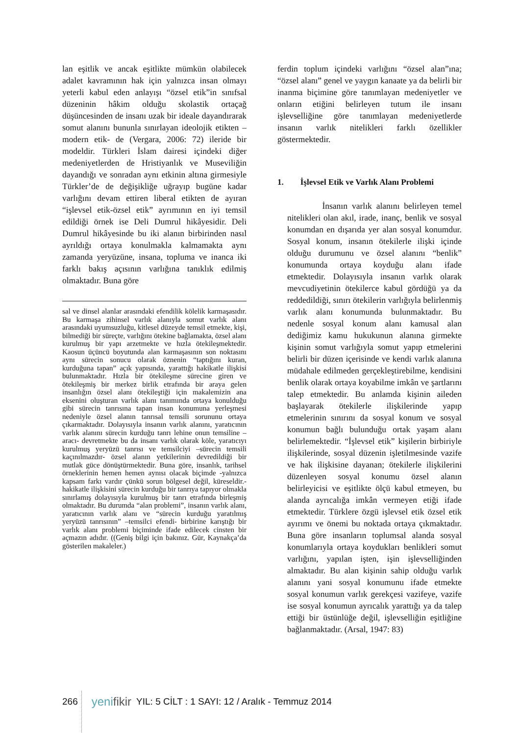lan eşitlik ve ancak eşitlikte mümkün olabilecek adalet kavramının hak için yalnızca insan olmayı yeterli kabul eden anlayışı “özsel etik”in sınıfsal düzeninin hâkim olduğu skolastik ortaçağ düşüncesinden de insanı uzak bir ideale dayandırarak somut alanını bununla sınırlayan ideolojik etikten –modern etik- de (Vergara, 2006: 72) ileride bir modeldir. Türkleri İslam dairesi içindeki diğer medeniyetlerden de Hristiyanlık ve Museviliğin dayandığı ve sonradan aynı etkinin altına girmesiyle Türkler’de de değişikliğe uğrayıp bugüne kadar varlığını devam ettiren liberal etikten de ayıran “işlevsel etik-özsel etik” ayrımının en iyi temsil edildiği örnek ise Deli Dumrul hikâyesidir. Deli Dumrul hikâyesinde bu iki alanın birbirinden nasıl ayrıldığı ortaya konulmakla kalmamakta aynı zamanda yeryüzüne, insana, topluma ve inanca iki farklı bakış açısının varlığına tanıklık edilmiş olmaktadır. Buna göre
sal ve dinsel alanlar arasındaki efendilik kölelik karmaşasıdır. Bu karmaşa zihinsel varlık alanıyla somut varlık alanı arasındaki uyumsuzluğu, kitlesel düzeyde temsil etmekte, kişi, bilmediği bir süreçte, varlığını ötekine bağlamakta, özsel alanı kurulmuş bir yapı arzetmekte ve hızla ötekileşmektedir. Kaosun üçüncü boyutunda alan karmaşasının son noktasını aynı sürecin sonucu olarak öznenin “taptığını kuran, kurduğuna tapan” açık yapısında, yarattığı hakikatle ilişkisi bulunmaktadır. Hızla bir ötekileşme sürecine giren ve ötekileşmiş bir merkez birlik etrafında bir araya gelen insanlığın özsel alanı ötekileştiği için makalemizin ana eksenini oluşturan varlık alanı tanımında ortaya konulduğu gibi sürecin tanrısına tapan insan konumuna yerleşmesi nedeniyle özsel alanın tanrısal temsili sorununu ortaya çıkarmaktadır. Dolayısıyla insanın varlık alanını, yaratıcının varlık alanını sürecin kurduğu tanrı lehine onun temsiline –aracı- devretmekte bu da insanı varlık olarak köle, yaratıcıyı kurulmuş yeryüzü tanrısı ve temsilciyi –sürecin temsili kaçınılmazdır- özsel alanın yetkilerinin devredildiği bir mutlak güce dönüştürmektedir. Buna göre, insanlık, tarihsel örneklerinin hemen hemen aynısı olacak biçimde -yalnızca kapsam farkı vardır çünkü sorun bölgesel değil, küreseldir.- hakikatle ilişkisini sürecin kurduğu bir tanrıya tapıyor olmakla sınırlamış dolayısıyla kurulmuş bir tanrı etrafında birleşmiş olmaktadır. Bu durumda “alan problemi”, insanın varlık alanı, yaratıcının varlık alanı ve “sürecin kurduğu yaratılmış yeryüzü tanrısının” –temsilci efendi- birbirine karıştığı bir varlık alanı problemi biçiminde ifade edilecek cinsten bir açmazın adıdır. ((Geniş bilgi için bakınız. Gür, Kaynakça’da gösterilen makaleler.)
ferdin toplum içindeki varlığını “özsel alan”ına; “özsel alanı” genel ve yaygın kanaate ya da belirli bir inanma biçimine göre tanımlayan medeniyetler ve onların etiğini belirleyen tutum ile insanı işlevselliğine göre tanımlayan medeniyetlerde insanın varlık nitelikleri farklı özellikler göstermektedir.
1. İşlevsel Etik ve Varlık Alanı Problemi
İnsanın varlık alanını belirleyen temel nitelikleri olan akıl, irade, inanç, benlik ve sosyal konumdan en dışarıda yer alan sosyal konumdur. Sosyal konum, insanın ötekilerle ilişki içinde olduğu durumunu ve özsel alanını “benlik” konumunda ortaya koyduğu alanı ifade etmektedir. Dolayısıyla insanın varlık olarak mevcudiyetinin ötekilerce kabul gördüğü ya da reddedildiği, sınırı ötekilerin varlığıyla belirlenmiş varlık alanı konumunda bulunmaktadır. Bu nedenle sosyal konum alanı kamusal alan dediğimiz kamu hukukunun alanına girmekte kişinin somut varlığıyla somut yapıp etmelerini belirli bir düzen içerisinde ve kendi varlık alanına müdahale edilmeden gerçekleştirebilme, kendisini benlik olarak ortaya koyabilme imkân ve şartlarını talep etmektedir. Bu anlamda kişinin aileden başlayarak ötekilerle ilişkilerinde yapıp etmelerinin sınırını da sosyal konum ve sosyal konumun bağlı bulunduğu ortak yaşam alanı belirlemektedir. “İşlevsel etik” kişilerin birbiriyle ilişkilerinde, sosyal düzenin işletilmesinde vazife ve hak ilişkisine dayanan; ötekilerle ilişkilerini düzenleyen sosyal konumu özsel alanın belirleyicisi ve eşitlikte ölçü kabul etmeyen, bu alanda ayrıcalığa imkân vermeyen etiği ifade etmektedir. Türklere özgü işlevsel etik özsel etik ayırımı ve önemi bu noktada ortaya çıkmaktadır. Buna göre insanların toplumsal alanda sosyal konumlarıyla ortaya koydukları benlikleri somut varlığını, yapılan işten, işin işlevselliğinden almaktadır. Bu alan kişinin sahip olduğu varlık alanını yani sosyal konumunu ifade etmekte sosyal konumun varlık gerekçesi vazifeye, vazife ise sosyal konumun ayrıcalık yarattığı ya da talep ettiği bir üstünlüğe değil, işlevselliğin eşitliğine bağlanmaktadır. (Arsal, 1947: 83)
266 yenifikir YIL: 5 CİLT : 1 SAYI: 12 / Aralık - Temmuz 2014